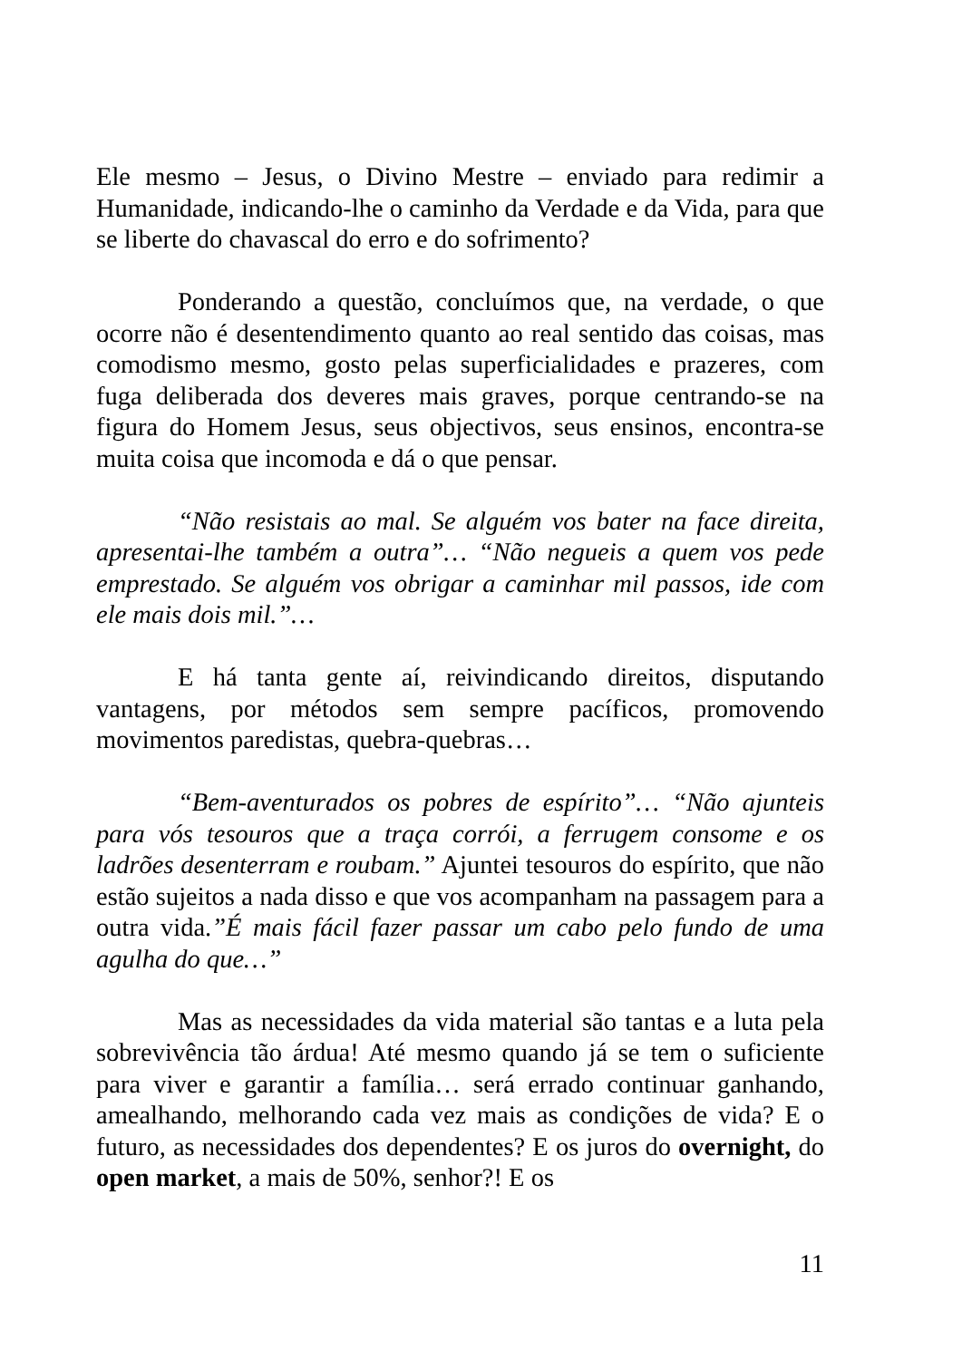Ele mesmo – Jesus, o Divino Mestre – enviado para redimir a Humanidade, indicando-lhe o caminho da Verdade e da Vida, para que se liberte do chavascal do erro e do sofrimento?
Ponderando a questão, concluímos que, na verdade, o que ocorre não é desentendimento quanto ao real sentido das coisas, mas comodismo mesmo, gosto pelas superficialidades e prazeres, com fuga deliberada dos deveres mais graves, porque centrando-se na figura do Homem Jesus, seus objectivos, seus ensinos, encontra-se muita coisa que incomoda e dá o que pensar.
“Não resistais ao mal. Se alguém vos bater na face direita, apresentai-lhe também a outra”… “Não negueis a quem vos pede emprestado. Se alguém vos obrigar a caminhar mil passos, ide com ele mais dois mil.”…
E há tanta gente aí, reivindicando direitos, disputando vantagens, por métodos sem sempre pacíficos, promovendo movimentos paredistas, quebra-quebras…
“Bem-aventurados os pobres de espírito”… “Não ajunteis para vós tesouros que a traça corrói, a ferrugem consome e os ladrões desenterram e roubam.” Ajuntei tesouros do espírito, que não estão sujeitos a nada disso e que vos acompanham na passagem para a outra vida.”É mais fácil fazer passar um cabo pelo fundo de uma agulha do que…”
Mas as necessidades da vida material são tantas e a luta pela sobrevivência tão árdua! Até mesmo quando já se tem o suficiente para viver e garantir a família… será errado continuar ganhando, amealhando, melhorando cada vez mais as condições de vida? E o futuro, as necessidades dos dependentes? E os juros do overnight, do open market, a mais de 50%, senhor?! E os
11